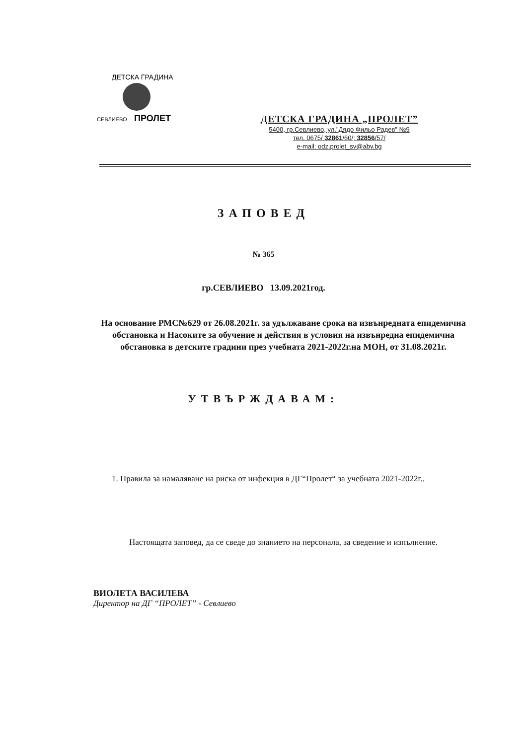СЕВЛИЕВО
ПРОЛЕТ
ДЕТСКА ГРАДИНА
ДЕТСКА ГРАДИНА „ПРОЛЕТ”
5400, гр.Севлиево, ул."Дядо Фильо Радев" №9
тел. 0675/ 32861/60/; 32856/57/
e-mail: odz.prolet_sv@abv.bg
ЗАПОВЕД
№ 365
гр.СЕВЛИЕВО 13.09.2021год.
На основание РМС№629 от 26.08.2021г. за удължаване срока на извънредната епидемична обстановка и Насоките за обучение и действия в условия на извънредна епидемична обстановка в детските градини през учебната 2021-2022г.на МОН, от 31.08.2021г.
УТВЪРЖДАВАМ:
1. Правила за намаляване на риска от инфекция в ДГ“Пролет“ за учебната 2021-2022г..
Настоящата заповед, да се сведе до знанието на персонала, за сведение и изпълнение.
ВИОЛЕТА ВАСИЛЕВА
Директор на ДГ “ПРОЛЕТ” - Севлиево